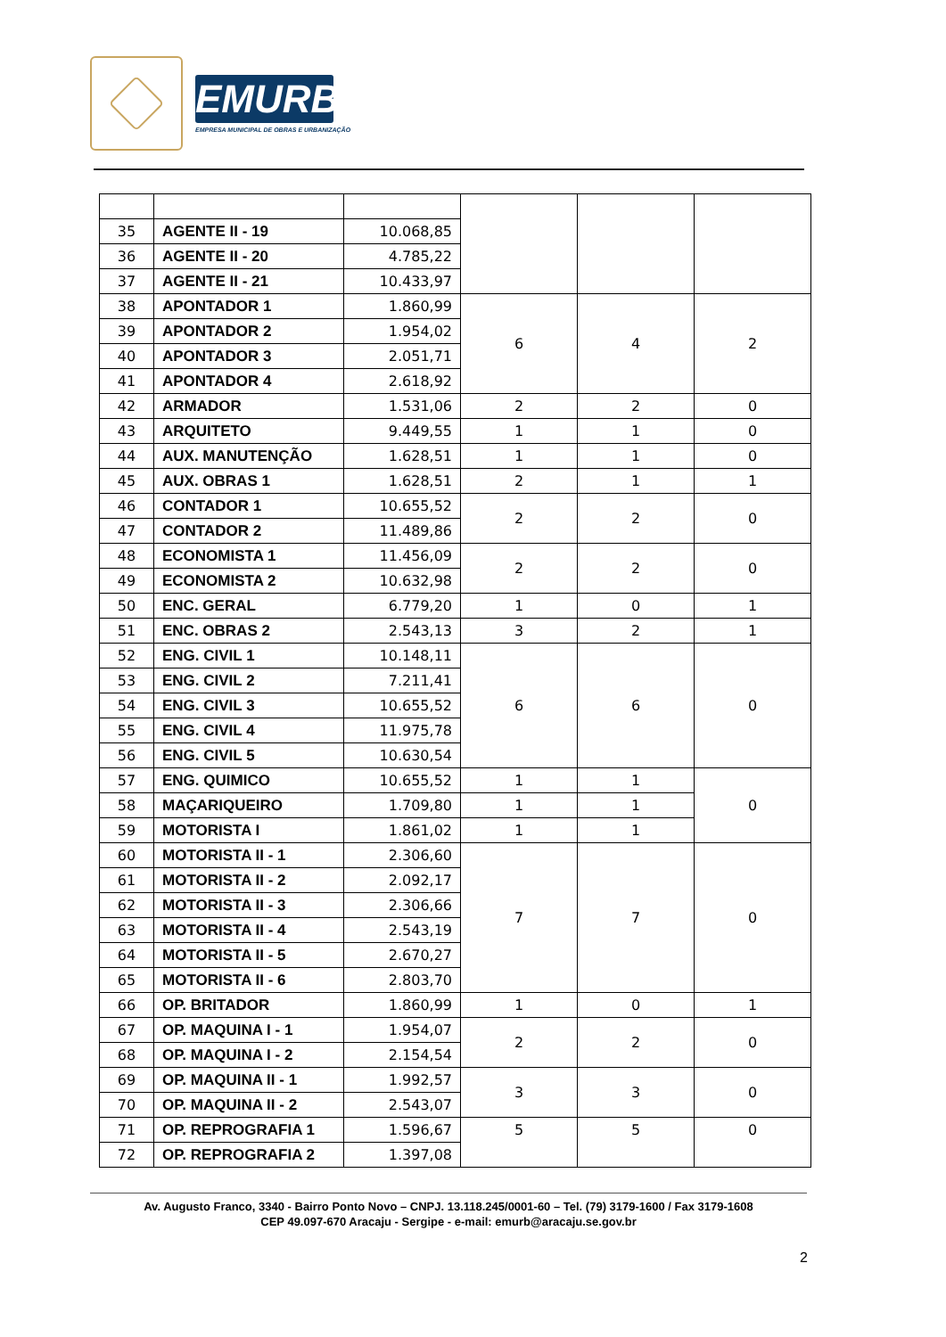EMURB
EMPRESA MUNICIPAL DE OBRAS E URBANIZAÇÃO
| 35 | AGENTE II - 19 | 10.068,85 | | | |
| 36 | AGENTE II - 20 | 4.785,22 | | | |
| 37 | AGENTE II - 21 | 10.433,97 | | | |
| 38 | APONTADOR 1 | 1.860,99 | 6 | 4 | 2 |
| 39 | APONTADOR 2 | 1.954,02 | | | |
| 40 | APONTADOR 3 | 2.051,71 | | | |
| 41 | APONTADOR 4 | 2.618,92 | | | |
| 42 | ARMADOR | 1.531,06 | 2 | 2 | 0 |
| 43 | ARQUITETO | 9.449,55 | 1 | 1 | 0 |
| 44 | AUX. MANUTENÇÃO | 1.628,51 | 1 | 1 | 0 |
| 45 | AUX. OBRAS 1 | 1.628,51 | 2 | 1 | 1 |
| 46 | CONTADOR 1 | 10.655,52 | 2 | 2 | 0 |
| 47 | CONTADOR 2 | 11.489,86 | | | |
| 48 | ECONOMISTA 1 | 11.456,09 | 2 | 2 | 0 |
| 49 | ECONOMISTA 2 | 10.632,98 | | | |
| 50 | ENC. GERAL | 6.779,20 | 1 | 0 | 1 |
| 51 | ENC. OBRAS 2 | 2.543,13 | 3 | 2 | 1 |
| 52 | ENG. CIVIL 1 | 10.148,11 | 6 | 6 | 0 |
| 53 | ENG. CIVIL 2 | 7.211,41 | | | |
| 54 | ENG. CIVIL 3 | 10.655,52 | | | |
| 55 | ENG. CIVIL 4 | 11.975,78 | | | |
| 56 | ENG. CIVIL 5 | 10.630,54 | | | |
| 57 | ENG. QUIMICO | 10.655,52 | 1 | 1 | 0 |
| 58 | MAÇARIQUEIRO | 1.709,80 | 1 | 1 | |
| 59 | MOTORISTA I | 1.861,02 | 1 | 1 | |
| 60 | MOTORISTA II - 1 | 2.306,60 | 7 | 7 | 0 |
| 61 | MOTORISTA II - 2 | 2.092,17 | | | |
| 62 | MOTORISTA II - 3 | 2.306,66 | | | |
| 63 | MOTORISTA II - 4 | 2.543,19 | | | |
| 64 | MOTORISTA II - 5 | 2.670,27 | | | |
| 65 | MOTORISTA II - 6 | 2.803,70 | | | |
| 66 | OP. BRITADOR | 1.860,99 | 1 | 0 | 1 |
| 67 | OP. MAQUINA I - 1 | 1.954,07 | 2 | 2 | 0 |
| 68 | OP. MAQUINA I - 2 | 2.154,54 | | | |
| 69 | OP. MAQUINA II - 1 | 1.992,57 | 3 | 3 | 0 |
| 70 | OP. MAQUINA II - 2 | 2.543,07 | | | |
| 71 | OP. REPROGRAFIA 1 | 1.596,67 | 5 | 5 | 0 |
| 72 | OP. REPROGRAFIA 2 | 1.397,08 | | | |
Av. Augusto Franco, 3340 - Bairro Ponto Novo – CNPJ. 13.118.245/0001-60 – Tel. (79) 3179-1600 / Fax 3179-1608
CEP 49.097-670 Aracaju - Sergipe - e-mail: emurb@aracaju.se.gov.br
2